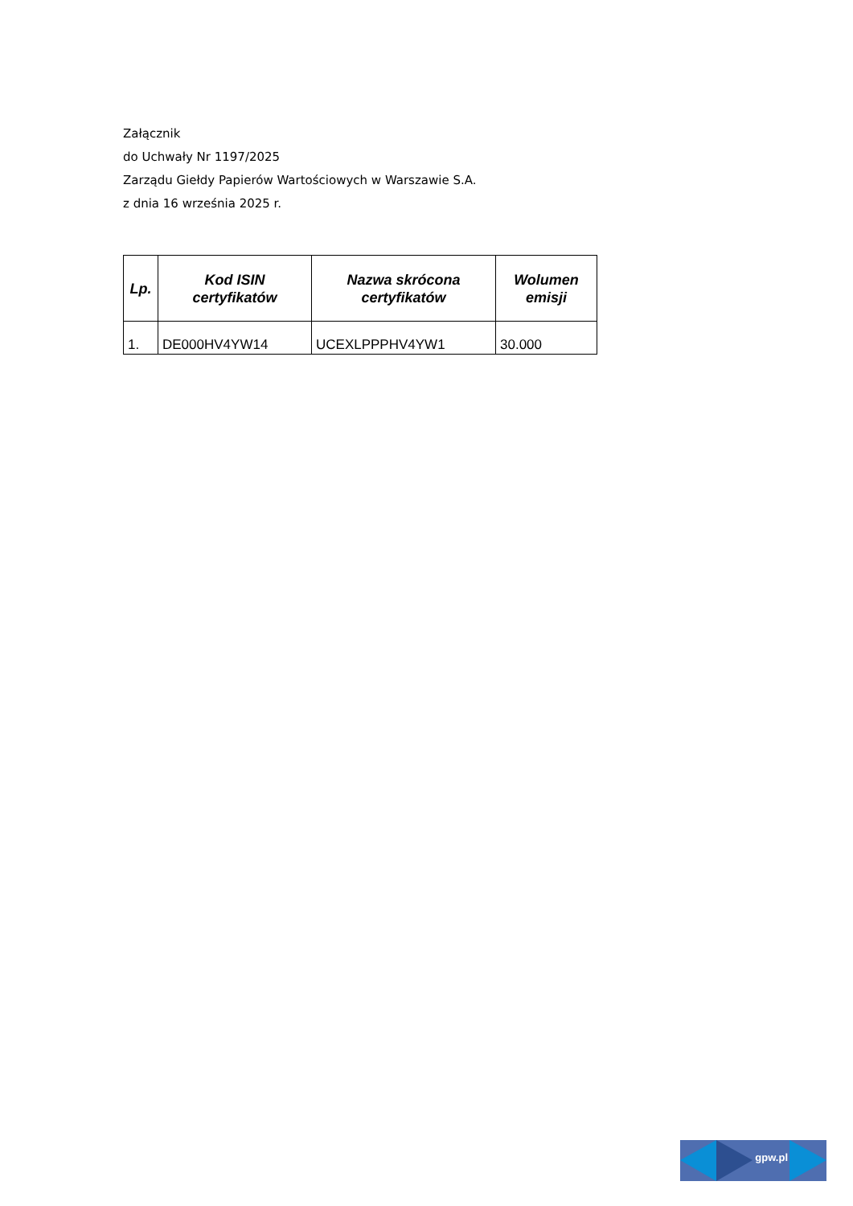Załącznik
do Uchwały Nr 1197/2025
Zarządu Giełdy Papierów Wartościowych w Warszawie S.A.
z dnia 16 września 2025 r.
| Lp. | Kod ISIN certyfikatów | Nazwa skrócona certyfikatów | Wolumen emisji |
| --- | --- | --- | --- |
| 1. | DE000HV4YW14 | UCEXLPPPHV4YW1 | 30.000 |
gpw.pl